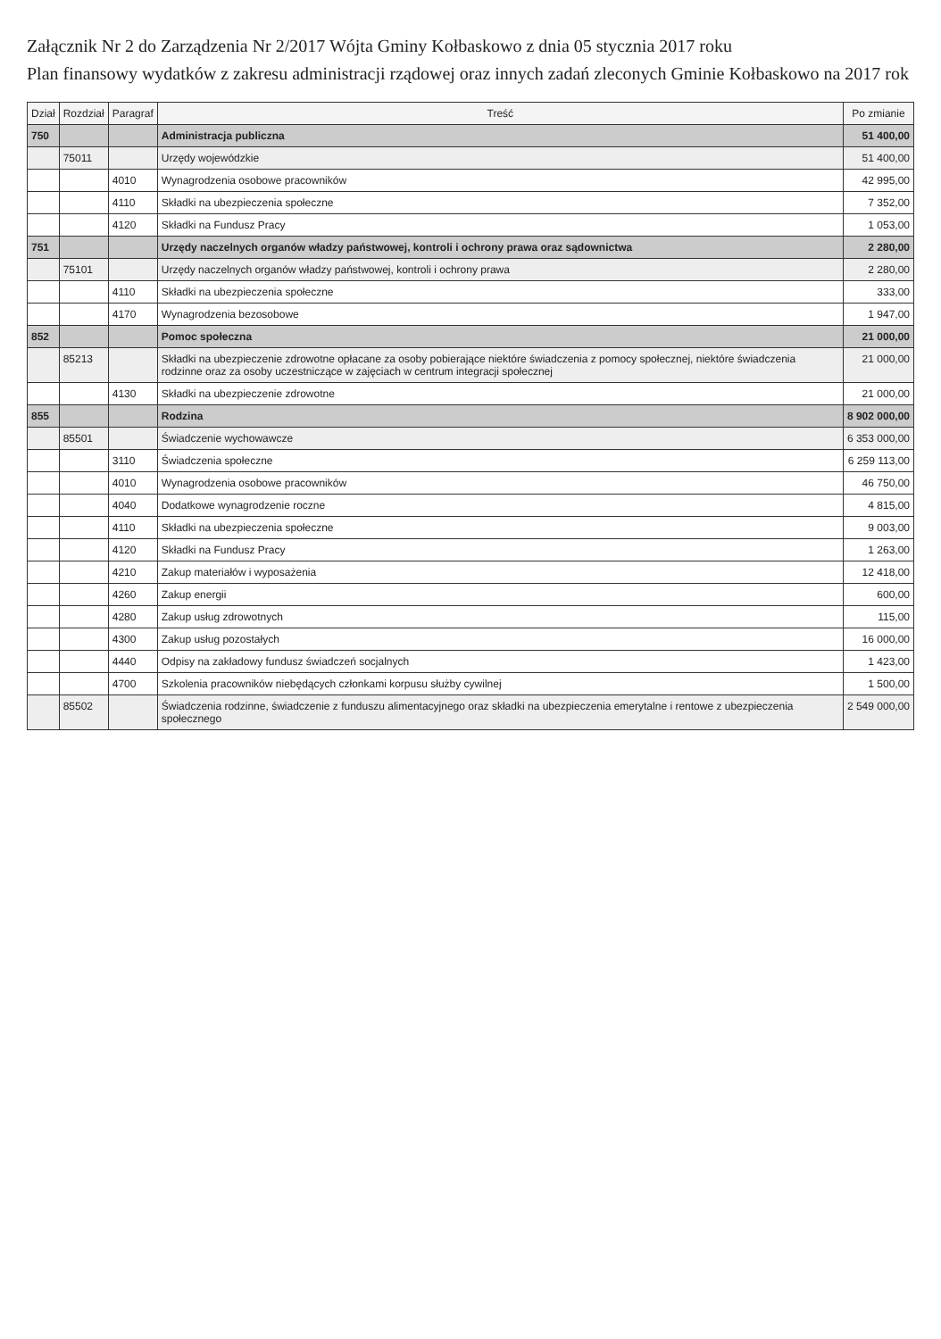Załącznik Nr 2 do Zarządzenia Nr 2/2017 Wójta Gminy Kołbaskowo z dnia 05 stycznia 2017 roku
Plan finansowy wydatków z zakresu administracji rządowej oraz innych zadań zleconych Gminie Kołbaskowo na 2017 rok
| Dział | Rozdział | Paragraf | Treść | Po zmianie |
| --- | --- | --- | --- | --- |
| 750 | | | Administracja publiczna | 51 400,00 |
| | 75011 | | Urzędy wojewódzkie | 51 400,00 |
| | | 4010 | Wynagrodzenia osobowe pracowników | 42 995,00 |
| | | 4110 | Składki na ubezpieczenia społeczne | 7 352,00 |
| | | 4120 | Składki na Fundusz Pracy | 1 053,00 |
| 751 | | | Urzędy naczelnych organów władzy państwowej, kontroli i ochrony prawa oraz sądownictwa | 2 280,00 |
| | 75101 | | Urzędy naczelnych organów władzy państwowej, kontroli i ochrony prawa | 2 280,00 |
| | | 4110 | Składki na ubezpieczenia społeczne | 333,00 |
| | | 4170 | Wynagrodzenia bezosobowe | 1 947,00 |
| 852 | | | Pomoc społeczna | 21 000,00 |
| | 85213 | | Składki na ubezpieczenie zdrowotne opłacane za osoby pobierające niektóre świadczenia z pomocy społecznej, niektóre świadczenia rodzinne oraz za osoby uczestniczące w zajęciach w centrum integracji społecznej | 21 000,00 |
| | | 4130 | Składki na ubezpieczenie zdrowotne | 21 000,00 |
| 855 | | | Rodzina | 8 902 000,00 |
| | 85501 | | Świadczenie wychowawcze | 6 353 000,00 |
| | | 3110 | Świadczenia społeczne | 6 259 113,00 |
| | | 4010 | Wynagrodzenia osobowe pracowników | 46 750,00 |
| | | 4040 | Dodatkowe wynagrodzenie roczne | 4 815,00 |
| | | 4110 | Składki na ubezpieczenia społeczne | 9 003,00 |
| | | 4120 | Składki na Fundusz Pracy | 1 263,00 |
| | | 4210 | Zakup materiałów i wyposażenia | 12 418,00 |
| | | 4260 | Zakup energii | 600,00 |
| | | 4280 | Zakup usług zdrowotnych | 115,00 |
| | | 4300 | Zakup usług pozostałych | 16 000,00 |
| | | 4440 | Odpisy na zakładowy fundusz świadczeń socjalnych | 1 423,00 |
| | | 4700 | Szkolenia pracowników niebędących członkami korpusu służby cywilnej | 1 500,00 |
| | 85502 | | Świadczenia rodzinne, świadczenie z funduszu alimentacyjnego oraz składki na ubezpieczenia emerytalne i rentowe z ubezpieczenia społecznego | 2 549 000,00 |